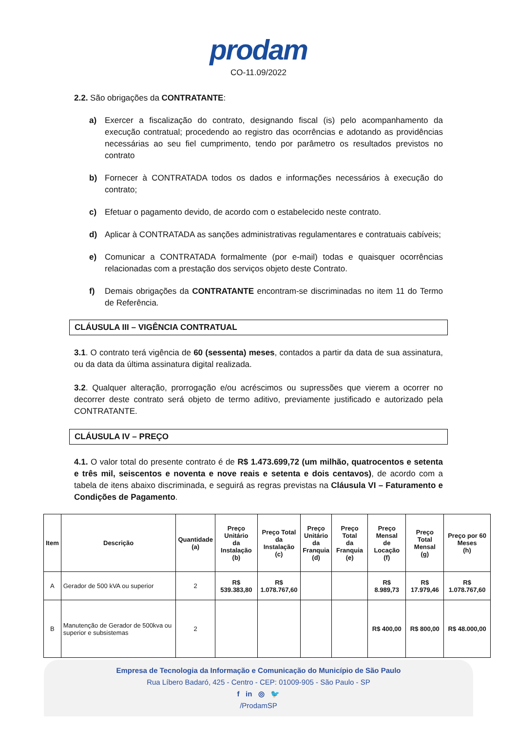prodam
CO-11.09/2022
2.2. São obrigações da CONTRATANTE:
a) Exercer a fiscalização do contrato, designando fiscal (is) pelo acompanhamento da execução contratual; procedendo ao registro das ocorrências e adotando as providências necessárias ao seu fiel cumprimento, tendo por parâmetro os resultados previstos no contrato
b) Fornecer à CONTRATADA todos os dados e informações necessários à execução do contrato;
c) Efetuar o pagamento devido, de acordo com o estabelecido neste contrato.
d) Aplicar à CONTRATADA as sanções administrativas regulamentares e contratuais cabíveis;
e) Comunicar a CONTRATADA formalmente (por e-mail) todas e quaisquer ocorrências relacionadas com a prestação dos serviços objeto deste Contrato.
f) Demais obrigações da CONTRATANTE encontram-se discriminadas no item 11 do Termo de Referência.
CLÁUSULA III – VIGÊNCIA CONTRATUAL
3.1. O contrato terá vigência de 60 (sessenta) meses, contados a partir da data de sua assinatura, ou da data da última assinatura digital realizada.
3.2. Qualquer alteração, prorrogação e/ou acréscimos ou supressões que vierem a ocorrer no decorrer deste contrato será objeto de termo aditivo, previamente justificado e autorizado pela CONTRATANTE.
CLÁUSULA IV – PREÇO
4.1. O valor total do presente contrato é de R$ 1.473.699,72 (um milhão, quatrocentos e setenta e três mil, seiscentos e noventa e nove reais e setenta e dois centavos), de acordo com a tabela de itens abaixo discriminada, e seguirá as regras previstas na Cláusula VI – Faturamento e Condições de Pagamento.
| Item | Descrição | Quantidade (a) | Preço Unitário da Instalação (b) | Preço Total da Instalação (c) | Preço Unitário da Franquia (d) | Preço Total da Franquia (e) | Preço Mensal de Locação (f) | Preço Total Mensal (g) | Preço por 60 Meses (h) |
| --- | --- | --- | --- | --- | --- | --- | --- | --- | --- |
| A | Gerador de 500 kVA ou superior | 2 | R$ 539.383,80 | R$ 1.078.767,60 | | | R$ 8.989,73 | R$ 17.979,46 | R$ 1.078.767,60 |
| B | Manutenção de Gerador de 500kva ou superior e subsistemas | 2 | | | | | R$ 400,00 | R$ 800,00 | R$ 48.000,00 |
Empresa de Tecnologia da Informação e Comunicação do Município de São Paulo
Rua Líbero Badaró, 425 - Centro - CEP: 01009-905 - São Paulo - SP
f in ◎ 🐦
/ProdamSP